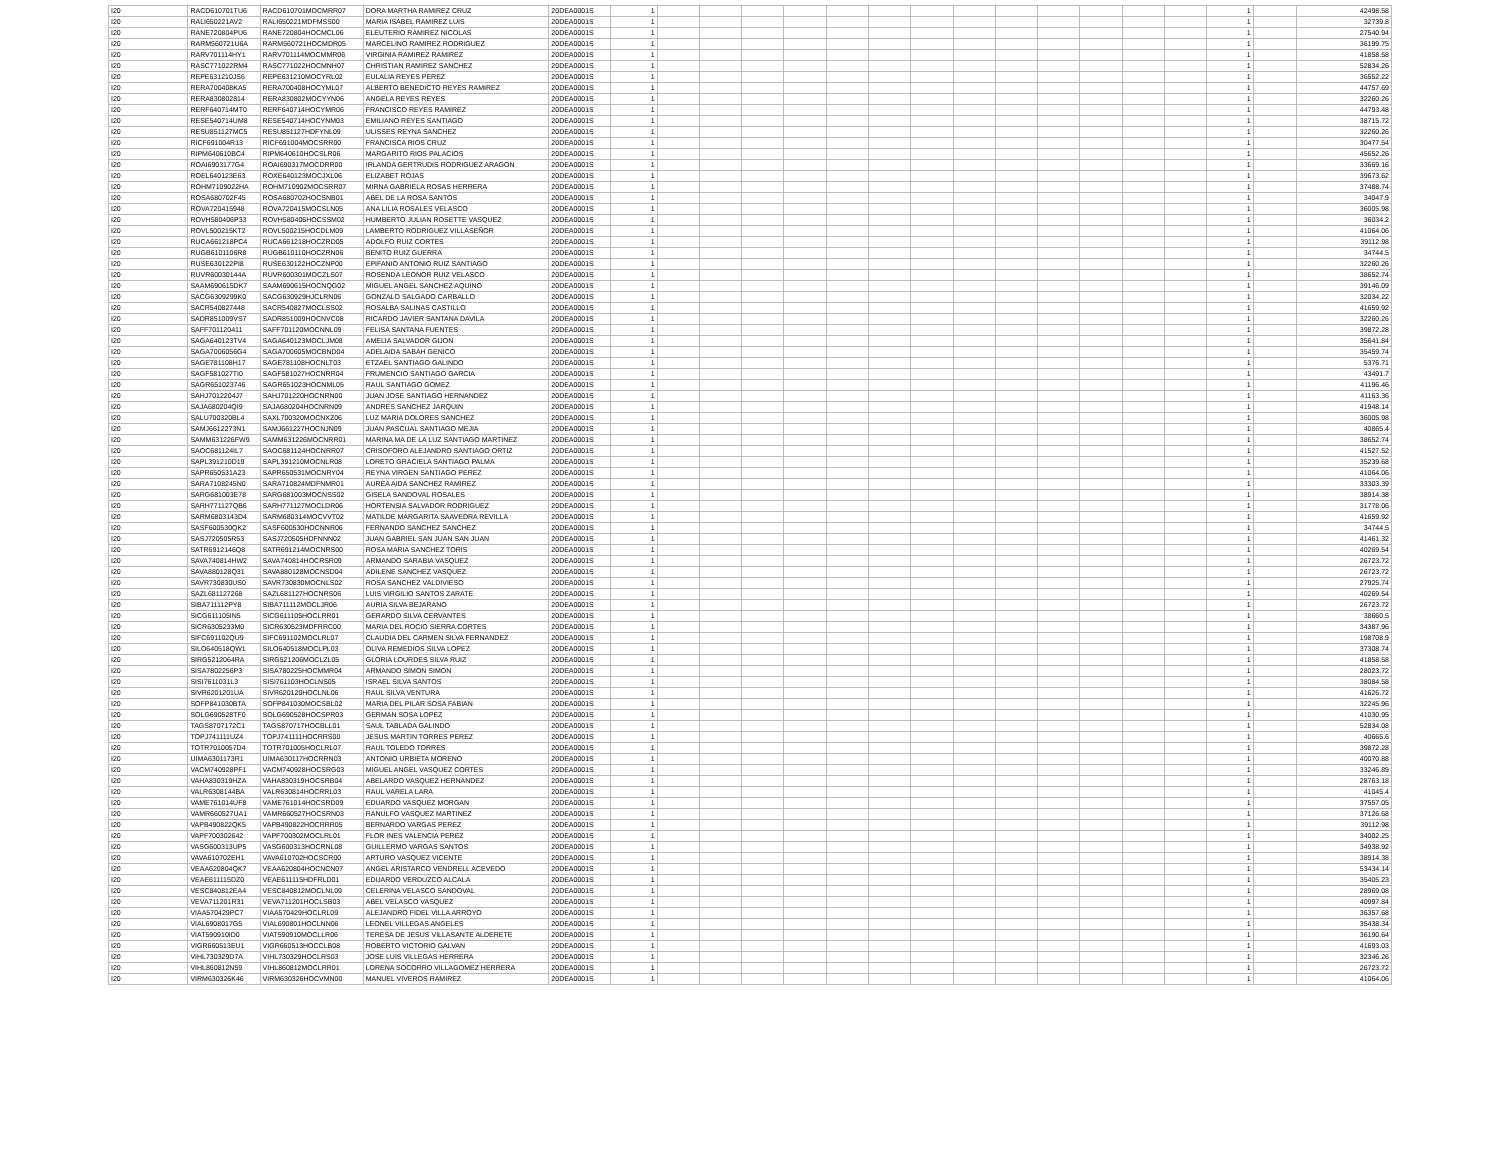| I20 | RACD610701TU6 | RACD610701MOCMRR07 | DORA MARTHA RAMIREZ CRUZ | 20DEA0001S | 1 | | | | | | | | | | | | | | 1 | | 42498.58 |
| I20 | RALI650221AV2 | RALI650221MDFMSS00 | MARIA ISABEL RAMIREZ LUIS | 20DEA0001S | 1 | | | | | | | | | | | | | | 1 | | 32739.8 |
| I20 | RANE720804PU6 | RANE720804HOCMCL06 | ELEUTERIO RAMIREZ NICOLAS | 20DEA0001S | 1 | | | | | | | | | | | | | | 1 | | 27540.94 |
| I20 | RARM560721U6A | RARM560721HOCMDR05 | MARCELINO RAMIREZ RODRIGUEZ | 20DEA0001S | 1 | | | | | | | | | | | | | | 1 | | 36199.75 |
| I20 | RARV701114HY1 | RARV701114MOCMMR06 | VIRGINIA RAMIREZ RAMIREZ | 20DEA0001S | 1 | | | | | | | | | | | | | | 1 | | 41858.58 |
| I20 | RASC771022RM4 | RASC771022HOCMNH07 | CHRISTIAN RAMIREZ SANCHEZ | 20DEA0001S | 1 | | | | | | | | | | | | | | 1 | | 52834.26 |
| I20 | REPE631210JS6 | REPE631210MOCYRL02 | EULALIA REYES PEREZ | 20DEA0001S | 1 | | | | | | | | | | | | | | 1 | | 36552.22 |
| I20 | RERA700408KA5 | RERA700408HOCYML07 | ALBERTO BENEDICTO REYES RAMIREZ | 20DEA0001S | 1 | | | | | | | | | | | | | | 1 | | 44757.69 |
| I20 | RERA830802814 | RERA830802MOCYYN06 | ANGELA REYES REYES | 20DEA0001S | 1 | | | | | | | | | | | | | | 1 | | 32260.26 |
| I20 | RERF640714MT0 | RERF640714HOCYMR06 | FRANCISCO REYES RAMIREZ | 20DEA0001S | 1 | | | | | | | | | | | | | | 1 | | 44793.48 |
| I20 | RESE540714UM8 | RESE540714HOCYNM03 | EMILIANO REYES SANTIAGO | 20DEA0001S | 1 | | | | | | | | | | | | | | 1 | | 38715.72 |
| I20 | RESU851127MC5 | RESU851127HDFYNL09 | ULISSES REYNA SANCHEZ | 20DEA0001S | 1 | | | | | | | | | | | | | | 1 | | 32260.26 |
| I20 | RICF691004R13 | RICF691004MOCSRR00 | FRANCISCA RIOS CRUZ | 20DEA0001S | 1 | | | | | | | | | | | | | | 1 | | 30477.54 |
| I20 | RIPM640610BC4 | RIPM640610HOCSLR06 | MARGARITO RIOS PALACIOS | 20DEA0001S | 1 | | | | | | | | | | | | | | 1 | | 45652.26 |
| I20 | ROAI6903177G4 | ROAI690317MOCDRR00 | IRLANDA GERTRUDIS RODRIGUEZ ARAGON | 20DEA0001S | 1 | | | | | | | | | | | | | | 1 | | 33669.16 |
| I20 | ROEL640123E63 | ROXE640123MOCJXL06 | ELIZABET ROJAS | 20DEA0001S | 1 | | | | | | | | | | | | | | 1 | | 39673.62 |
| I20 | ROHM7109022HA | ROHM710902MOCSRR07 | MIRNA GABRIELA ROSAS HERRERA | 20DEA0001S | 1 | | | | | | | | | | | | | | 1 | | 37488.74 |
| I20 | ROSA680702F45 | ROSA680702HOCSNB01 | ABEL DE LA ROSA SANTOS | 20DEA0001S | 1 | | | | | | | | | | | | | | 1 | | 34047.9 |
| I20 | ROVA720415948 | ROVA720415MOCSLN05 | ANA LILIA ROSALES VELASCO | 20DEA0001S | 1 | | | | | | | | | | | | | | 1 | | 36005.98 |
| I20 | ROVH580406P33 | ROVH580406HOCSSM02 | HUMBERTO JULIAN ROSETTE VASQUEZ | 20DEA0001S | 1 | | | | | | | | | | | | | | 1 | | 36034.2 |
| I20 | ROVL500215KT2 | ROVL500215HOCDLM09 | LAMBERTO RODRIGUEZ VILLASEÑOR | 20DEA0001S | 1 | | | | | | | | | | | | | | 1 | | 41064.06 |
| I20 | RUCA661218PC4 | RUCA661218HOCZRD05 | ADOLFO RUIZ CORTES | 20DEA0001S | 1 | | | | | | | | | | | | | | 1 | | 39112.98 |
| I20 | RUGB6101106R8 | RUGB610110HOCZRN06 | BENITO RUIZ GUERRA | 20DEA0001S | 1 | | | | | | | | | | | | | | 1 | | 34744.5 |
| I20 | RUSE630122PI8 | RUSE630122HOCZNP00 | EPIFANIO ANTONIO RUIZ SANTIAGO | 20DEA0001S | 1 | | | | | | | | | | | | | | 1 | | 32260.26 |
| I20 | RUVR60030144A | RUVR600301MOCZLS07 | ROSENDA LEONOR RUIZ VELASCO | 20DEA0001S | 1 | | | | | | | | | | | | | | 1 | | 38652.74 |
| I20 | SAAM690615DK7 | SAAM690615HOCNQG02 | MIGUEL ANGEL SANCHEZ AQUINO | 20DEA0001S | 1 | | | | | | | | | | | | | | 1 | | 39146.09 |
| I20 | SACG6309299K0 | SACG630929HJCLRN06 | GONZALO SALGADO CARBALLO | 20DEA0001S | 1 | | | | | | | | | | | | | | 1 | | 32034.22 |
| I20 | SACR540827448 | SACR540827MOCLSS02 | ROSALBA SALINAS CASTILLO | 20DEA0001S | 1 | | | | | | | | | | | | | | 1 | | 41659.92 |
| I20 | SADR851009VS7 | SADR851009HOCNVC08 | RICARDO JAVIER SANTANA DAVILA | 20DEA0001S | 1 | | | | | | | | | | | | | | 1 | | 32260.26 |
| I20 | SAFF701120411 | SAFF701120MOCNNL09 | FELISA SANTANA FUENTES | 20DEA0001S | 1 | | | | | | | | | | | | | | 1 | | 39872.28 |
| I20 | SAGA640123TV4 | SAGA640123MOCLJM08 | AMELIA SALVADOR GIJON | 20DEA0001S | 1 | | | | | | | | | | | | | | 1 | | 35641.84 |
| I20 | SAGA7006056G4 | SAGA700605MOCBND04 | ADELAIDA SABAH GENICO | 20DEA0001S | 1 | | | | | | | | | | | | | | 1 | | 35459.74 |
| I20 | SAGE781108H17 | SAGE781108HOCNLT03 | ETZAEL SANTIAGO GALINDO | 20DEA0001S | 1 | | | | | | | | | | | | | | 1 | | 5376.71 |
| I20 | SAGF581027TI0 | SAGF581027HOCNRR04 | FRUMENCIO SANTIAGO GARCIA | 20DEA0001S | 1 | | | | | | | | | | | | | | 1 | | 43491.7 |
| I20 | SAGR651023746 | SAGR651023HOCNML05 | RAUL SANTIAGO GOMEZ | 20DEA0001S | 1 | | | | | | | | | | | | | | 1 | | 41196.46 |
| I20 | SAHJ7012204J7 | SAHJ701220HOCNRN00 | JUAN JOSE SANTIAGO HERNANDEZ | 20DEA0001S | 1 | | | | | | | | | | | | | | 1 | | 41163.36 |
| I20 | SAJA680204QI9 | SAJA680204HOCNRN09 | ANDRES SANCHEZ JARQUIN | 20DEA0001S | 1 | | | | | | | | | | | | | | 1 | | 41948.14 |
| I20 | SALU700320BL4 | SAXL700320MOCNXZ06 | LUZ MARIA DOLORES SANCHEZ | 20DEA0001S | 1 | | | | | | | | | | | | | | 1 | | 36005.98 |
| I20 | SAMJ6612273N1 | SAMJ661227HOCNJN09 | JUAN PASCUAL SANTIAGO MEJIA | 20DEA0001S | 1 | | | | | | | | | | | | | | 1 | | 40865.4 |
| I20 | SAMM631226FW9 | SAMM631226MOCNRR01 | MARINA MA DE LA LUZ SANTIAGO MARTINEZ | 20DEA0001S | 1 | | | | | | | | | | | | | | 1 | | 38652.74 |
| I20 | SAOC681124IL7 | SAOC681124HOCNRR07 | CRISOFORO ALEJANDRO SANTIAGO ORTIZ | 20DEA0001S | 1 | | | | | | | | | | | | | | 1 | | 41527.52 |
| I20 | SAPL391210D19 | SAPL391210MOCNLR08 | LORETO GRACIELA SANTIAGO PALMA | 20DEA0001S | 1 | | | | | | | | | | | | | | 1 | | 35239.68 |
| I20 | SAPR650531A23 | SAPR650531MOCNRY04 | REYNA VIRGEN SANTIAGO PEREZ | 20DEA0001S | 1 | | | | | | | | | | | | | | 1 | | 41064.06 |
| I20 | SARA7108245N0 | SARA710824MDFNMR01 | AUREA AIDA SANCHEZ RAMIREZ | 20DEA0001S | 1 | | | | | | | | | | | | | | 1 | | 33303.39 |
| I20 | SARG681003E78 | SARG681003MOCNSS02 | GISELA SANDOVAL ROSALES | 20DEA0001S | 1 | | | | | | | | | | | | | | 1 | | 38914.38 |
| I20 | SARH771127QB6 | SARH771127MOCLDR06 | HORTENSIA SALVADOR RODRIGUEZ | 20DEA0001S | 1 | | | | | | | | | | | | | | 1 | | 31778.06 |
| I20 | SARM6803143D4 | SARM680314MOCVVT02 | MATILDE MARGARITA SAAVEDRA REVILLA | 20DEA0001S | 1 | | | | | | | | | | | | | | 1 | | 41659.92 |
| I20 | SASF600530QK2 | SASF600530HOCNNR06 | FERNANDO SANCHEZ SANCHEZ | 20DEA0001S | 1 | | | | | | | | | | | | | | 1 | | 34744.5 |
| I20 | SASJ720505R53 | SASJ720505HDFNNN02 | JUAN GABRIEL SAN JUAN SAN JUAN | 20DEA0001S | 1 | | | | | | | | | | | | | | 1 | | 41461.32 |
| I20 | SATR6912146Q8 | SATR691214MOCNRS00 | ROSA MARIA SANCHEZ TORIS | 20DEA0001S | 1 | | | | | | | | | | | | | | 1 | | 40269.54 |
| I20 | SAVA740814HW2 | SAVA740814HOCRSR09 | ARMANDO SARABIA VASQUEZ | 20DEA0001S | 1 | | | | | | | | | | | | | | 1 | | 26723.72 |
| I20 | SAVA880128Q31 | SAVA880128MOCNSD04 | ADILENE SANCHEZ VASQUEZ | 20DEA0001S | 1 | | | | | | | | | | | | | | 1 | | 26723.72 |
| I20 | SAVR730830US0 | SAVR730830MOCNLS02 | ROSA SANCHEZ VALDIVIESO | 20DEA0001S | 1 | | | | | | | | | | | | | | 1 | | 27925.74 |
| I20 | SAZL681127268 | SAZL681127HOCNRS06 | LUIS VIRGILIO SANTOS ZARATE | 20DEA0001S | 1 | | | | | | | | | | | | | | 1 | | 40269.54 |
| I20 | SIBA711112PY8 | SIBA711112MOCLJR06 | AURIA SILVA BEJARANO | 20DEA0001S | 1 | | | | | | | | | | | | | | 1 | | 26723.72 |
| I20 | SICG611105IN5 | SICG611105HOCLRR01 | GERARDO SILVA CERVANTES | 20DEA0001S | 1 | | | | | | | | | | | | | | 1 | | 38660.5 |
| I20 | SICR6305233M0 | SICR630523MDFRRC00 | MARIA DEL ROCIO SIERRA CORTES | 20DEA0001S | 1 | | | | | | | | | | | | | | 1 | | 34387.96 |
| I20 | SIFC691102QU9 | SIFC691102MOCLRL07 | CLAUDIA DEL CARMEN SILVA FERNANDEZ | 20DEA0001S | 1 | | | | | | | | | | | | | | 1 | | 198708.9 |
| I20 | SILO640518QW1 | SILO640518MOCLPL03 | OLIVA REMEDIOS SILVA LOPEZ | 20DEA0001S | 1 | | | | | | | | | | | | | | 1 | | 37308.74 |
| I20 | SIRG5212064RA | SIRG521206MOCLZL05 | GLORIA LOURDES SILVA RUIZ | 20DEA0001S | 1 | | | | | | | | | | | | | | 1 | | 41858.58 |
| I20 | SISA7802256P3 | SISA780225HOCMMR04 | ARMANDO SIMON SIMON | 20DEA0001S | 1 | | | | | | | | | | | | | | 1 | | 28023.72 |
| I20 | SISI7611031L3 | SISI761103HOCLNS05 | ISRAEL SILVA SANTOS | 20DEA0001S | 1 | | | | | | | | | | | | | | 1 | | 38084.58 |
| I20 | SIVR6201201UA | SIVR620120HOCLNL06 | RAUL SILVA VENTURA | 20DEA0001S | 1 | | | | | | | | | | | | | | 1 | | 41626.72 |
| I20 | SOFP841030BTA | SOFP841030MOCSBL02 | MARIA DEL PILAR SOSA FABIAN | 20DEA0001S | 1 | | | | | | | | | | | | | | 1 | | 32245.96 |
| I20 | SOLG690528TF0 | SOLG690528HOCSPR03 | GERMAN SOSA LOPEZ | 20DEA0001S | 1 | | | | | | | | | | | | | | 1 | | 41030.95 |
| I20 | TAGS8707172C1 | TAGS870717HOCBLL01 | SAUL TABLADA GALINDO | 20DEA0001S | 1 | | | | | | | | | | | | | | 1 | | 52834.08 |
| I20 | TOPJ741111UZ4 | TOPJ741111HOCRRS00 | JESUS MARTIN TORRES PEREZ | 20DEA0001S | 1 | | | | | | | | | | | | | | 1 | | 40665.6 |
| I20 | TOTR7010057D4 | TOTR701005HOCLRL07 | RAUL TOLEDO TORRES | 20DEA0001S | 1 | | | | | | | | | | | | | | 1 | | 39872.28 |
| I20 | UIMA6301173R1 | UIMA630117HOCRRN03 | ANTONIO URBIETA MORENO | 20DEA0001S | 1 | | | | | | | | | | | | | | 1 | | 40070.88 |
| I20 | VACM740928PF1 | VACM740928HOCSRG03 | MIGUEL ANGEL VASQUEZ CORTES | 20DEA0001S | 1 | | | | | | | | | | | | | | 1 | | 33246.89 |
| I20 | VAHA830319HZA | VAHA830319HOCSRB04 | ABELARDO VASQUEZ HERNANDEZ | 20DEA0001S | 1 | | | | | | | | | | | | | | 1 | | 28763.18 |
| I20 | VALR6308144BA | VALR630814HOCRRL03 | RAUL VARELA LARA | 20DEA0001S | 1 | | | | | | | | | | | | | | 1 | | 41045.4 |
| I20 | VAME761014UF8 | VAME761014HOCSRD09 | EDUARDO VASQUEZ MORGAN | 20DEA0001S | 1 | | | | | | | | | | | | | | 1 | | 37557.05 |
| I20 | VAMR660527UA1 | VAMR660527HOCSRN03 | RANULFO VASQUEZ MARTINEZ | 20DEA0001S | 1 | | | | | | | | | | | | | | 1 | | 37126.68 |
| I20 | VAPB490822QK5 | VAPB490822HOCRRR05 | BERNARDO VARGAS PEREZ | 20DEA0001S | 1 | | | | | | | | | | | | | | 1 | | 39112.98 |
| I20 | VAPF700302642 | VAPF700302MOCLRL01 | FLOR INES VALENCIA PEREZ | 20DEA0001S | 1 | | | | | | | | | | | | | | 1 | | 34002.25 |
| I20 | VASG600313UP5 | VASG600313HOCRNL08 | GUILLERMO VARGAS SANTOS | 20DEA0001S | 1 | | | | | | | | | | | | | | 1 | | 34938.92 |
| I20 | VAVA610702EH1 | VAVA610702HOCSCR00 | ARTURO VASQUEZ VICENTE | 20DEA0001S | 1 | | | | | | | | | | | | | | 1 | | 38914.38 |
| I20 | VEAA620804QK7 | VEAA620804HOCNCN07 | ANGEL ARISTARCO VENDRELL ACEVEDO | 20DEA0001S | 1 | | | | | | | | | | | | | | 1 | | 53434.14 |
| I20 | VEAE611115DZ0 | VEAE611115HDFRLD01 | EDUARDO VERDUZCO ALCALA | 20DEA0001S | 1 | | | | | | | | | | | | | | 1 | | 35405.23 |
| I20 | VESC840812EA4 | VESC840812MOCLNL09 | CELERINA VELASCO SANDOVAL | 20DEA0001S | 1 | | | | | | | | | | | | | | 1 | | 28969.08 |
| I20 | VEVA711201R31 | VEVA711201HOCLSB03 | ABEL VELASCO VASQUEZ | 20DEA0001S | 1 | | | | | | | | | | | | | | 1 | | 40997.84 |
| I20 | VIAA570429PC7 | VIAA570429HOCLRL09 | ALEJANDRO FIDEL VILLA ARROYO | 20DEA0001S | 1 | | | | | | | | | | | | | | 1 | | 36357.68 |
| I20 | VIAL6908017G5 | VIAL690801HOCLNN06 | LEONEL VILLEGAS ANGELES | 20DEA0001S | 1 | | | | | | | | | | | | | | 1 | | 35438.34 |
| I20 | VIAT590910ID0 | VIAT590910MOCLLR06 | TERESA DE JESUS VILLASANTE ALDERETE | 20DEA0001S | 1 | | | | | | | | | | | | | | 1 | | 36190.64 |
| I20 | VIGR660513EU1 | VIGR660513HOCCLB08 | ROBERTO VICTORIO GALVAN | 20DEA0001S | 1 | | | | | | | | | | | | | | 1 | | 41693.03 |
| I20 | VIHL730329D7A | VIHL730329HOCLRS03 | JOSE LUIS VILLEGAS HERRERA | 20DEA0001S | 1 | | | | | | | | | | | | | | 1 | | 32346.26 |
| I20 | VIHL860812N59 | VIHL860812MOCLRR01 | LORENA SOCORRO VILLAGOMEZ HERRERA | 20DEA0001S | 1 | | | | | | | | | | | | | | 1 | | 26723.72 |
| I20 | VIRM630326K46 | VIRM630326HOCVMN00 | MANUEL VIVEROS RAMIREZ | 20DEA0001S | 1 | | | | | | | | | | | | | | 1 | | 41064.06 |